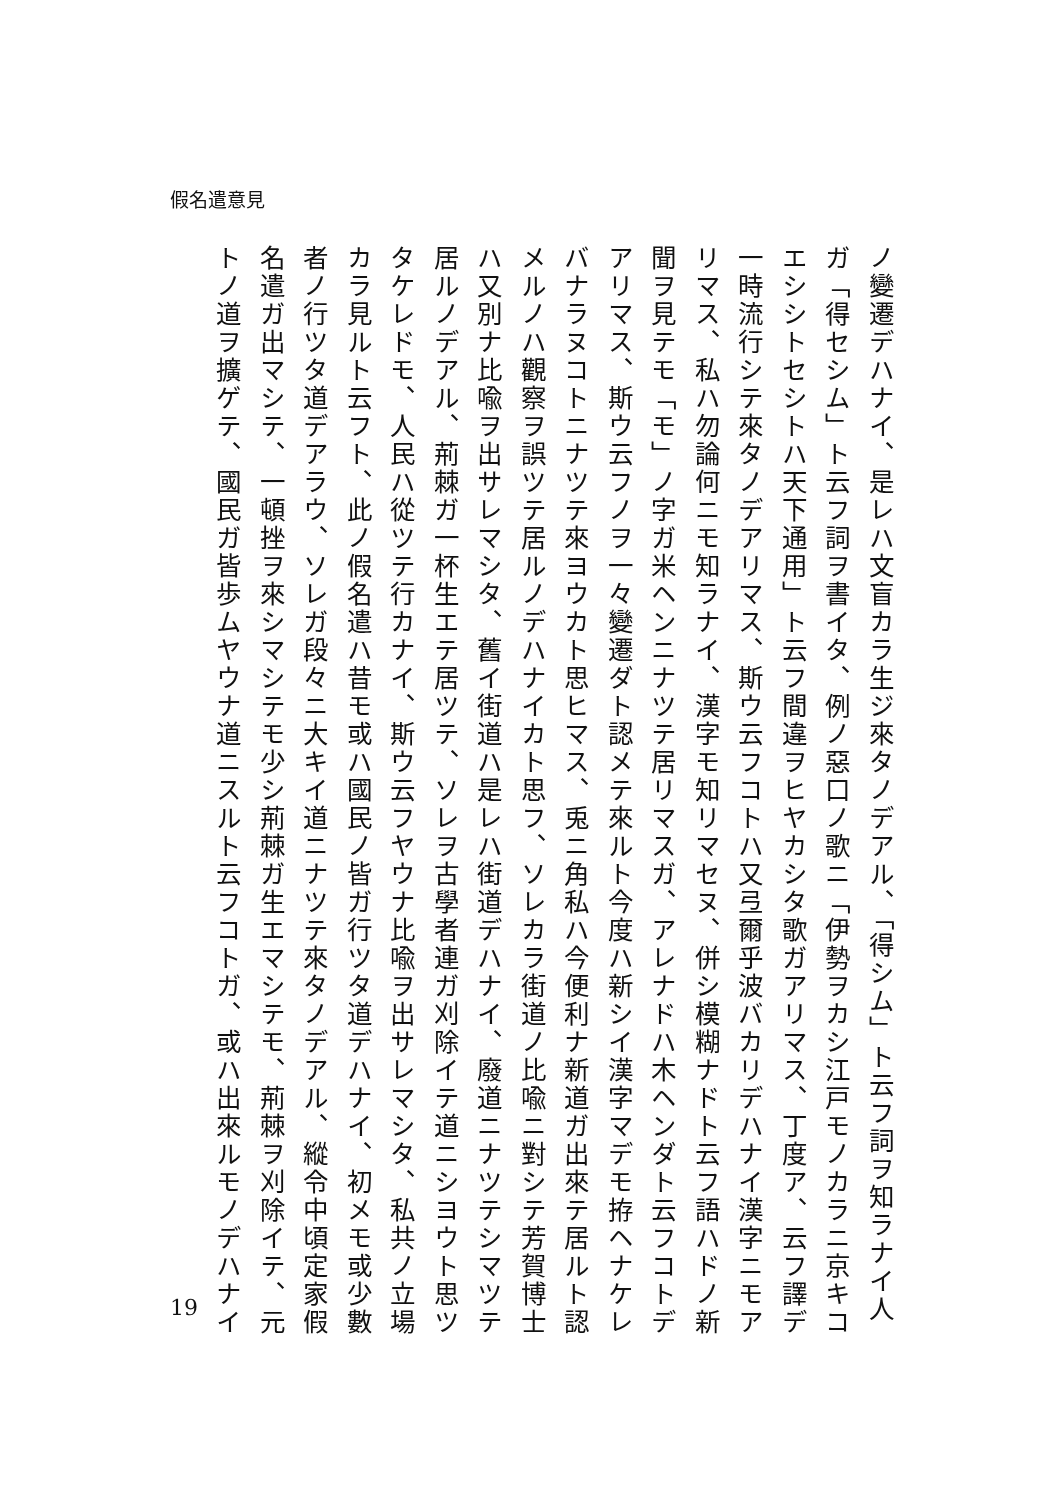假名遣意見
ノ變遷デハナイ、是レハ文盲カラ生ジ來タノデアル、「得シム」ト云フ詞ヲ知ラナイ人ガ「得セシム」ト云フ詞ヲ書イタ、例ノ惡口ノ歌ニ「伊勢ヲカシ江戸モノカラニ京キコエシシトセシトハ天下通用」ト云フ間違ヲヒヤカシタ歌ガアリマス、丁度ア、云フ譯デ一時流行シテ來タノデアリマス、斯ウ云フコトハ又弖爾乎波バカリデハナイ漢字ニモアリマス、私ハ勿論何ニモ知ラナイ、漢字モ知リマセヌ、併シ模糊ナドト云フ語ハドノ新聞ヲ見テモ「モ」ノ字ガ米ヘンニナツテ居リマスガ、アレナドハ木ヘンダト云フコトデアリマス、斯ウ云フノヲ一々變遷ダト認メテ來ルト今度ハ新シイ漢字マデモ拵ヘナケレバナラヌコトニナツテ來ヨウカト思ヒマス、兎ニ角私ハ今便利ナ新道ガ出來テ居ルト認メルノハ觀察ヲ誤ツテ居ルノデハナイカト思フ、ソレカラ街道ノ比喩ニ對シテ芳賀博士ハ又別ナ比喩ヲ出サレマシタ、舊イ街道ハ是レハ街道デハナイ、廢道ニナツテシマツテ居ルノデアル、荊棘ガ一杯生エテ居ツテ、ソレヲ古學者連ガ刈除イテ道ニシヨウト思ツタケレドモ、人民ハ從ツテ行カナイ、斯ウ云フヤウナ比喩ヲ出サレマシタ、私共ノ立場カラ見ルト云フト、此ノ假名遣ハ昔モ或ハ國民ノ皆ガ行ツタ道デハナイ、初メモ或少數者ノ行ツタ道デアラウ、ソレガ段々ニ大キイ道ニナツテ來タノデアル、縱令中頃定家假名遣ガ出マシテ、一頓挫ヲ來シマシテモ少シ荊棘ガ生エマシテモ、荊棘ヲ刈除イテ、元トノ道ヲ擴ゲテ、國民ガ皆歩ムヤウナ道ニスルト云フコトガ、或ハ出來ルモノデハナイ
19